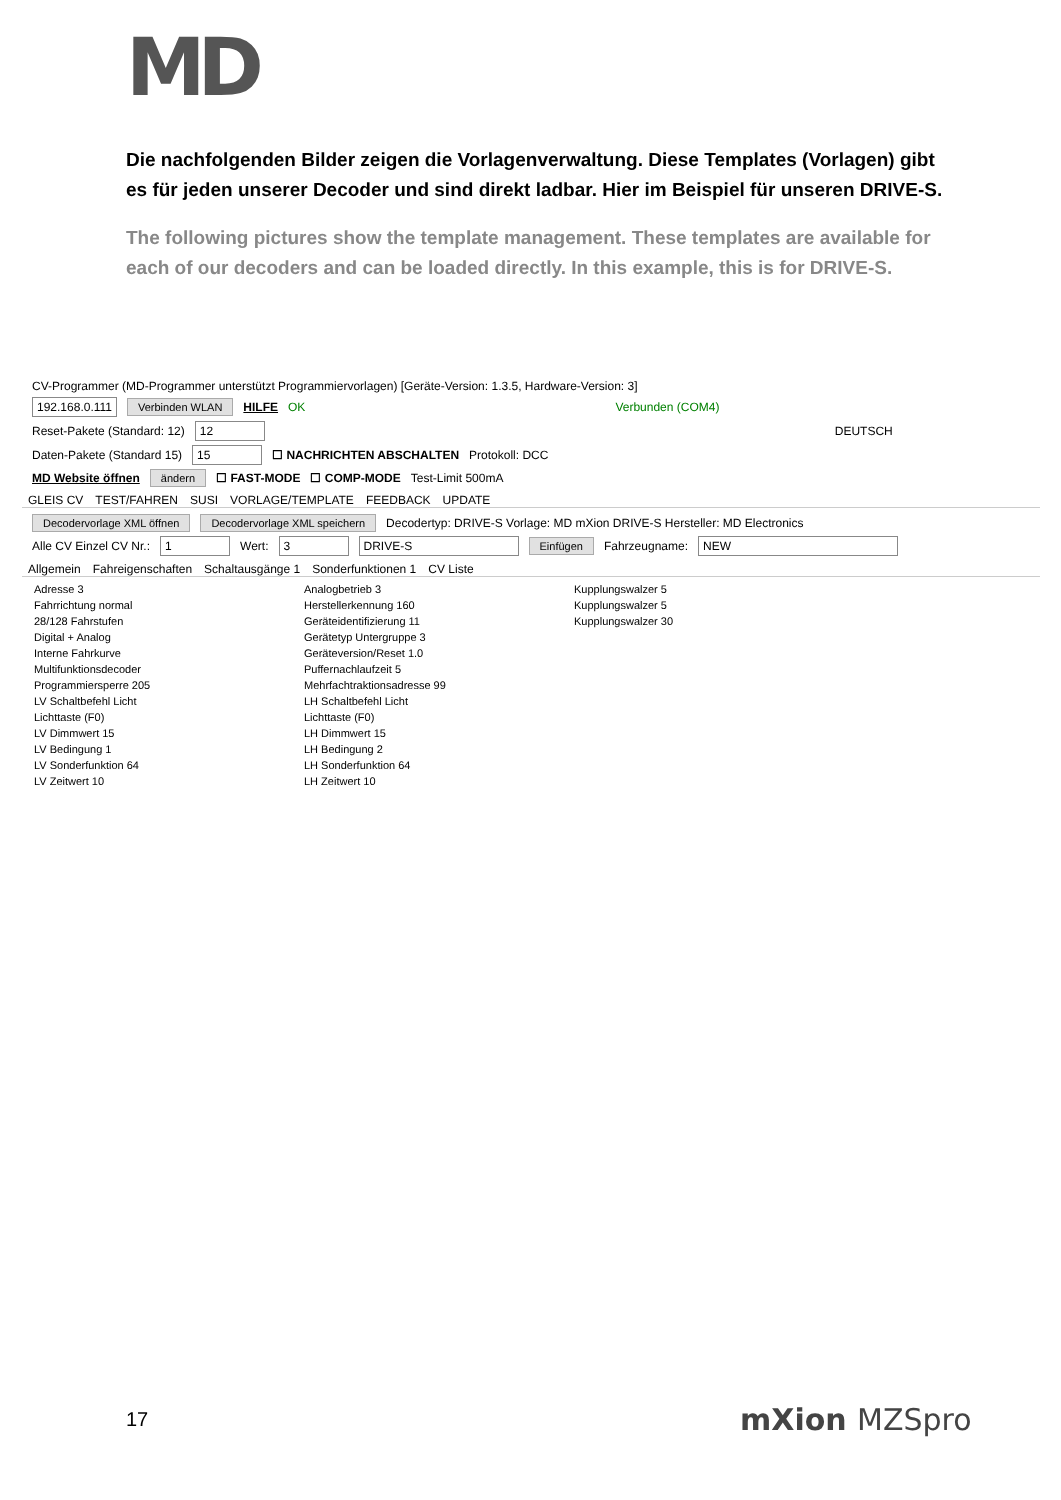MD
Die nachfolgenden Bilder zeigen die Vorlagenverwaltung. Diese Templates (Vorlagen) gibt es für jeden unserer Decoder und sind direkt ladbar. Hier im Beispiel für unseren DRIVE-S.
The following pictures show the template management. These templates are available for each of our decoders and can be loaded directly. In this example, this is for DRIVE-S.
CV-Programmer (MD-Programmer unterstützt Programmiervorlagen) [Geräte-Version: 1.3.5, Hardware-Version: 3]
192.168.0.111 Verbinden WLAN HILFE OK Verbunden (COM4)
Reset-Pakete (Standard: 12) 12 DEUTSCH
Daten-Pakete (Standard 15) 15 ☐ NACHRICHTEN ABSCHALTEN Protokoll: DCC
MD Website öffnen ändern ☐ FAST-MODE ☐ COMP-MODE Test-Limit 500mA
GLEIS CV TEST/FAHREN SUSI VORLAGE/TEMPLATE FEEDBACK UPDATE
Decodervorlage XML öffnen Decodervorlage XML speichern Decodertyp: DRIVE-S Vorlage: MD mXion DRIVE-S Hersteller: MD Electronics
Alle CV Einzel CV Nr.: 1 Wert: 3 DRIVE-S Einfügen Fahrzeugname: NEW
Allgemein Fahreigenschaften Schaltausgänge 1 Sonderfunktionen 1 CV Liste
Adresse 3 Analogbetrieb 3 Kupplungswalzer 5 Fahrrichtung normal Herstellerkennung 160 Kupplungswalzer 5 28/128 Fahrstufen Geräteidentifizierung 11 Kupplungswalzer 30 Digital + Analog Gerätetyp Untergruppe 3 Interne Fahrkurve Geräteversion/Reset 1.0 Multifunktionsdecoder Puffernachlaufzeit 5 Programmiersperre 205 Mehrfachtraktionsadresse 99 LV Schaltbefehl Licht LH Schaltbefehl Licht Lichttaste (F0) Lichttaste (F0) LV Dimmwert 15 LH Dimmwert 15 LV Bedingung 1 LH Bedingung 2 LV Sonderfunktion 64 LH Sonderfunktion 64 LV Zeitwert 10 LH Zeitwert 10
17 mXion MZSpro